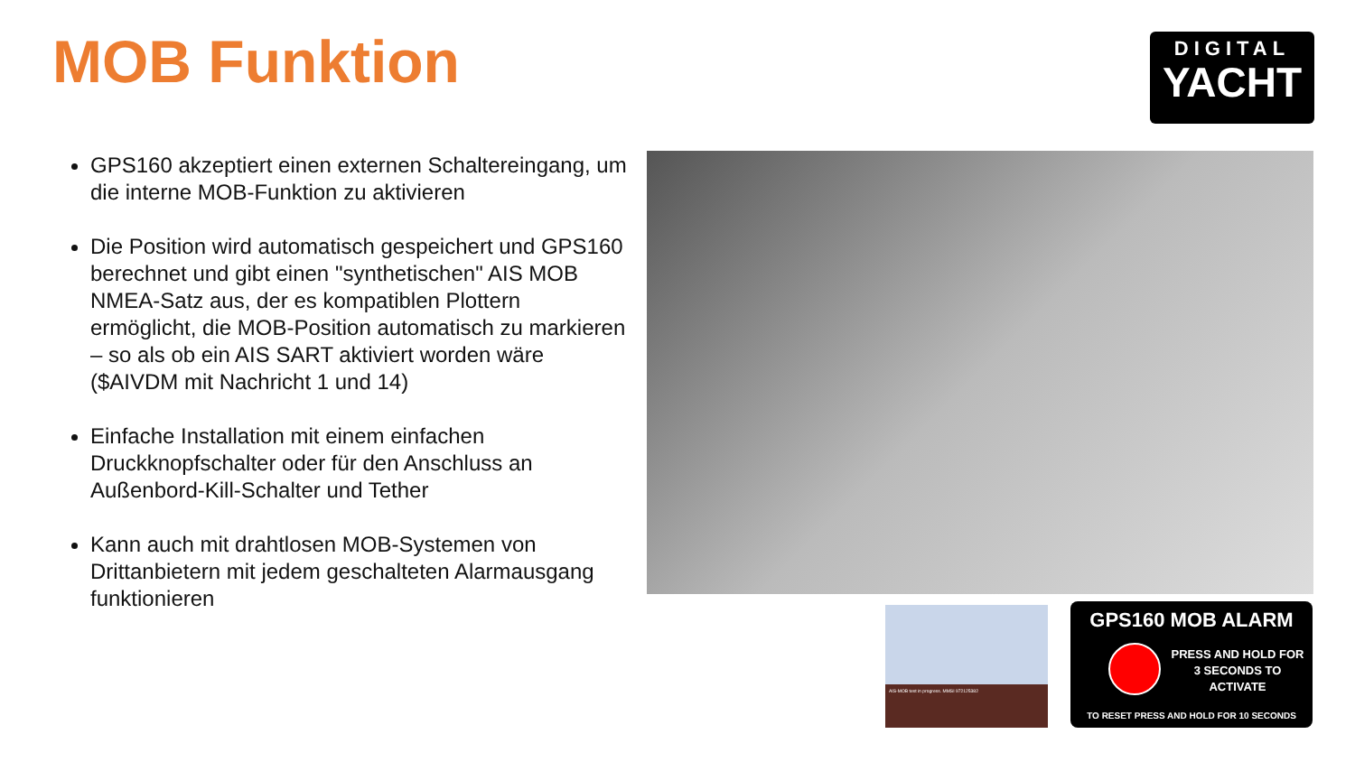MOB Funktion
DIGITAL
YACHT
GPS160 akzeptiert einen externen Schaltereingang, um die interne MOB-Funktion zu aktivieren
Die Position wird automatisch gespeichert und GPS160 berechnet und gibt einen "synthetischen" AIS MOB NMEA-Satz aus, der es kompatiblen Plottern ermöglicht, die MOB-Position automatisch zu markieren – so als ob ein AIS SART aktiviert worden wäre ($AIVDM mit Nachricht 1 und 14)
Einfache Installation mit einem einfachen Druckknopfschalter oder für den Anschluss an Außenbord-Kill-Schalter und Tether
Kann auch mit drahtlosen MOB-Systemen von Drittanbietern mit jedem geschalteten Alarmausgang funktionieren
AIS-MOB test in progress. MMSI 972125382
GPS160 MOB ALARM
PRESS AND HOLD FOR 3 SECONDS TO ACTIVATE
TO RESET PRESS AND HOLD FOR 10 SECONDS